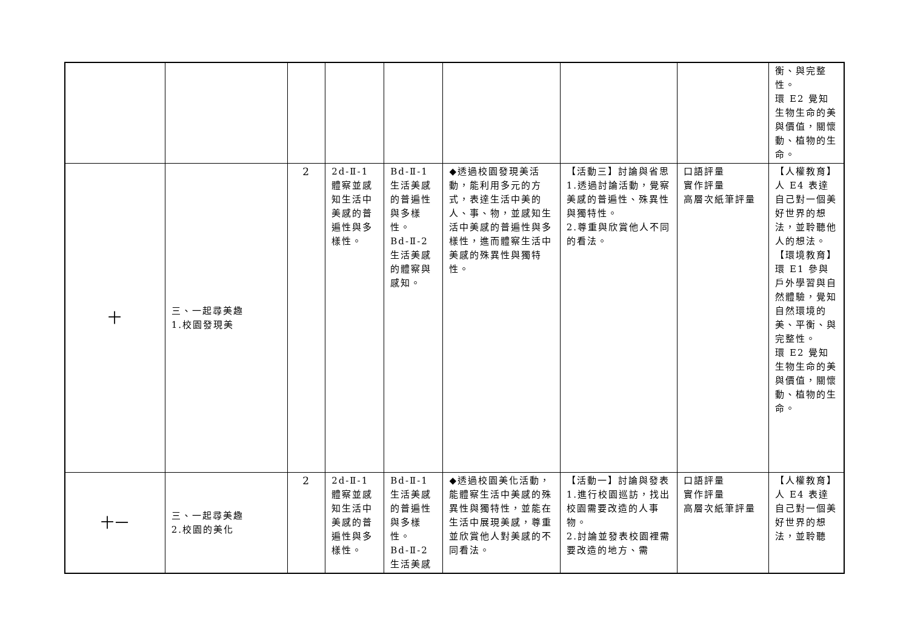| | | | | | | | | 衡、與完整性。 環 E2 覺知生物生命的美與價值，關懷動、植物的生命。 |
| 十 | 三、一起尋美趣 1.校園發現美 | 2 | 2d-Ⅱ-1 體察並感知生活中美感的普遍性與多樣性。 | Bd-Ⅱ-1 生活美感的普遍性與多樣性。 Bd-Ⅱ-2 生活美感的體察與感知。 | ◆透過校園發現美活動，能利用多元的方式，表達生活中美的人、事、物，並感知生活中美感的普遍性與多樣性，進而體察生活中美感的殊異性與獨特性。 | 【活動三】討論與省思 1.透過討論活動，覺察美感的普遍性、殊異性與獨特性。 2.尊重與欣賞他人不同的看法。 | 口語評量 實作評量 高層次紙筆評量 | 【人權教育】 人 E4 表達自己對一個美好世界的想法，並聆聽他人的想法。 【環境教育】 環 E1 參與戶外學習與自然體驗，覺知自然環境的美、平衡、與完整性。 環 E2 覺知生物生命的美與價值，關懷動、植物的生命。 |
| 十一 | 三、一起尋美趣 2.校園的美化 | 2 | 2d-Ⅱ-1 體察並感知生活中美感的普遍性與多樣性。 | Bd-Ⅱ-1 生活美感的普遍性與多樣性。 Bd-Ⅱ-2 生活美感 | ◆透過校園美化活動，能體察生活中美感的殊異性與獨特性，並能在生活中展現美感，尊重並欣賞他人對美感的不同看法。 | 【活動一】討論與發表 1.進行校園巡訪，找出校園需要改造的人事物。 2.討論並發表校園裡需要改造的地方、需 | 口語評量 實作評量 高層次紙筆評量 | 【人權教育】 人 E4 表達自己對一個美好世界的想法，並聆聽 |